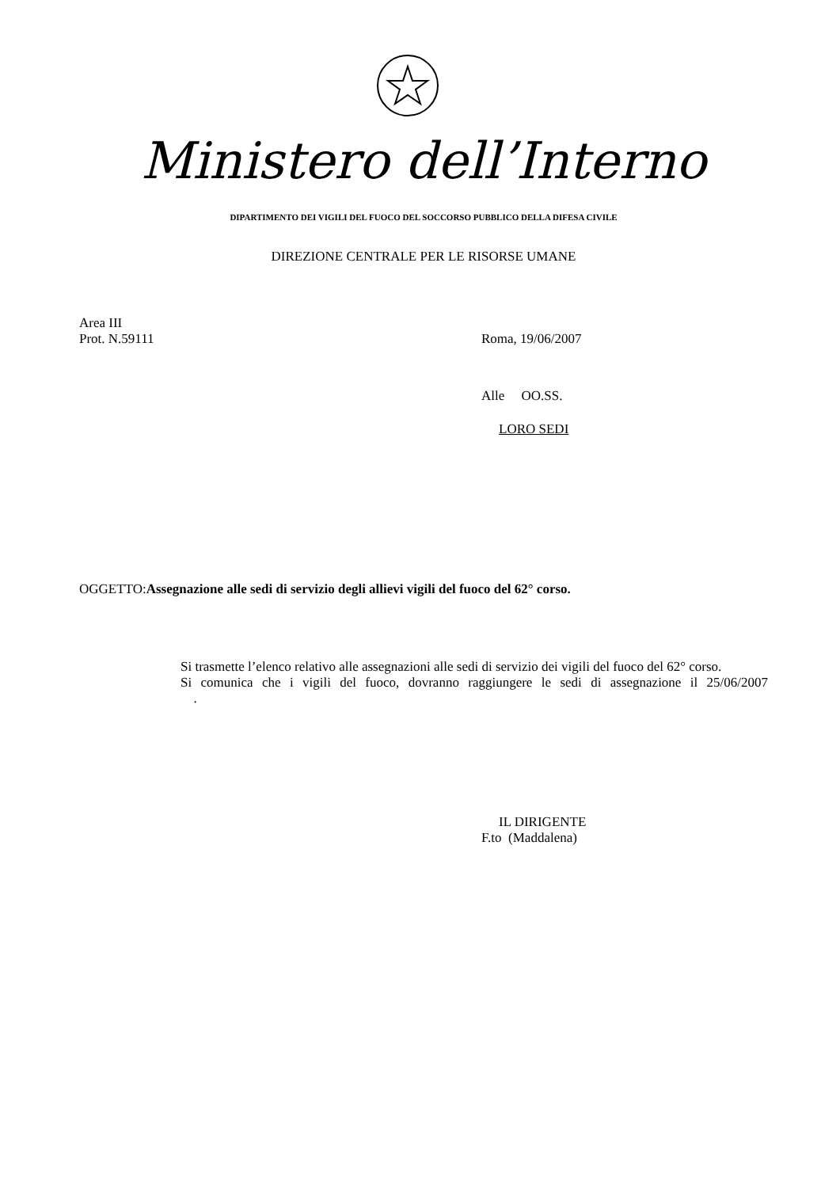Ministero dell’Interno
DIPARTIMENTO DEI VIGILI DEL FUOCO DEL SOCCORSO PUBBLICO DELLA DIFESA CIVILE
DIREZIONE CENTRALE PER LE RISORSE UMANE
Area III
Prot. N.59111 Roma, 19/06/2007
Alle OO.SS.
LORO SEDI
OGGETTO:Assegnazione alle sedi di servizio degli allievi vigili del fuoco del 62° corso.
Si trasmette l’elenco relativo alle assegnazioni alle sedi di servizio dei vigili del fuoco del 62° corso.
Si comunica che i vigili del fuoco, dovranno raggiungere le sedi di assegnazione il 25/06/2007 .
IL DIRIGENTE
F.to (Maddalena)